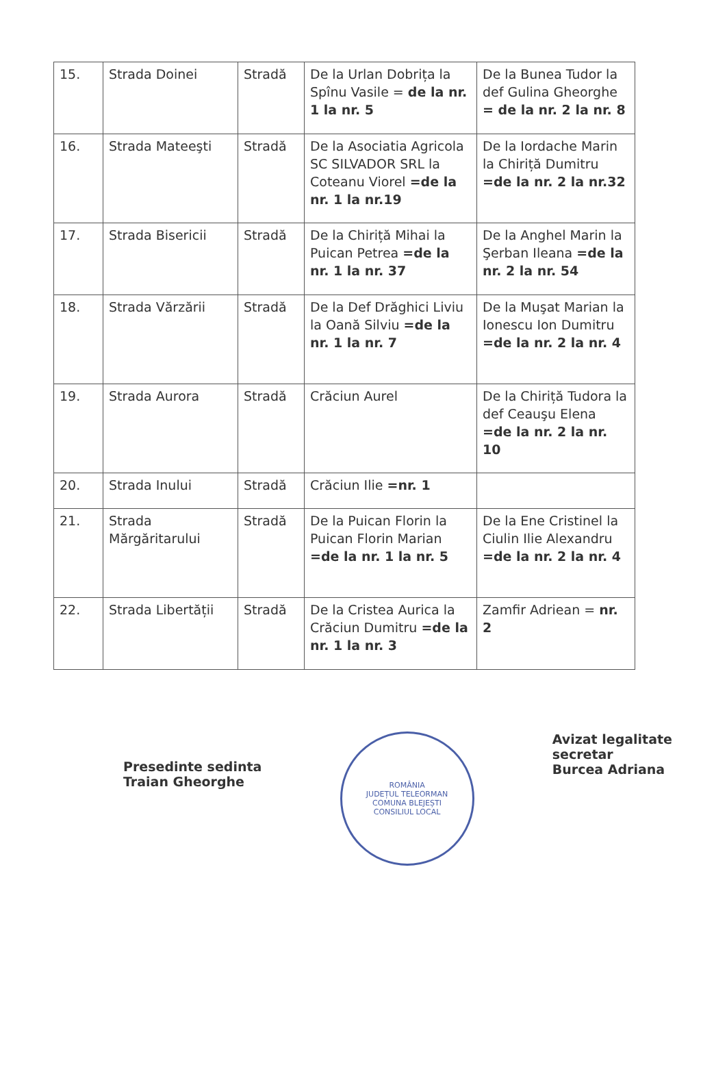| 15. | Strada Doinei | Stradă | De la Urlan Dobrița la Spînu Vasile = de la nr. 1 la nr. 5 | De la Bunea Tudor la def Gulina Gheorghe = de la nr. 2 la nr. 8 |
| 16. | Strada Mateeşti | Stradă | De la Asociatia Agricola SC SILVADOR SRL la Coteanu Viorel =de la nr. 1 la nr.19 | De la Iordache Marin la Chiriță Dumitru =de la nr. 2 la nr.32 |
| 17. | Strada Bisericii | Stradă | De la Chiriță Mihai la Puican Petrea =de la nr. 1 la nr. 37 | De la Anghel Marin la Şerban Ileana =de la nr. 2 la nr. 54 |
| 18. | Strada Vărzării | Stradă | De la Def Drăghici Liviu la Oană Silviu =de la nr. 1 la nr. 7 | De la Muşat Marian la Ionescu Ion Dumitru =de la nr. 2 la nr. 4 |
| 19. | Strada Aurora | Stradă | Crăciun Aurel | De la Chiriță Tudora la def Ceauşu Elena =de la nr. 2 la nr. 10 |
| 20. | Strada Inului | Stradă | Crăciun Ilie =nr. 1 | |
| 21. | Strada Mărgăritarului | Stradă | De la Puican Florin la Puican Florin Marian =de la nr. 1 la nr. 5 | De la Ene Cristinel la Ciulin Ilie Alexandru =de la nr. 2 la nr. 4 |
| 22. | Strada Libertății | Stradă | De la Cristea Aurica la Crăciun Dumitru =de la nr. 1 la nr. 3 | Zamfir Adriean = nr. 2 |
Presedinte sedinta
Traian Gheorghe
ROMÂNIA
JUDEȚUL TELEORMAN
COMUNA BLEJEȘTI
CONSILIUL LOCAL
Avizat legalitate
secretar
Burcea Adriana